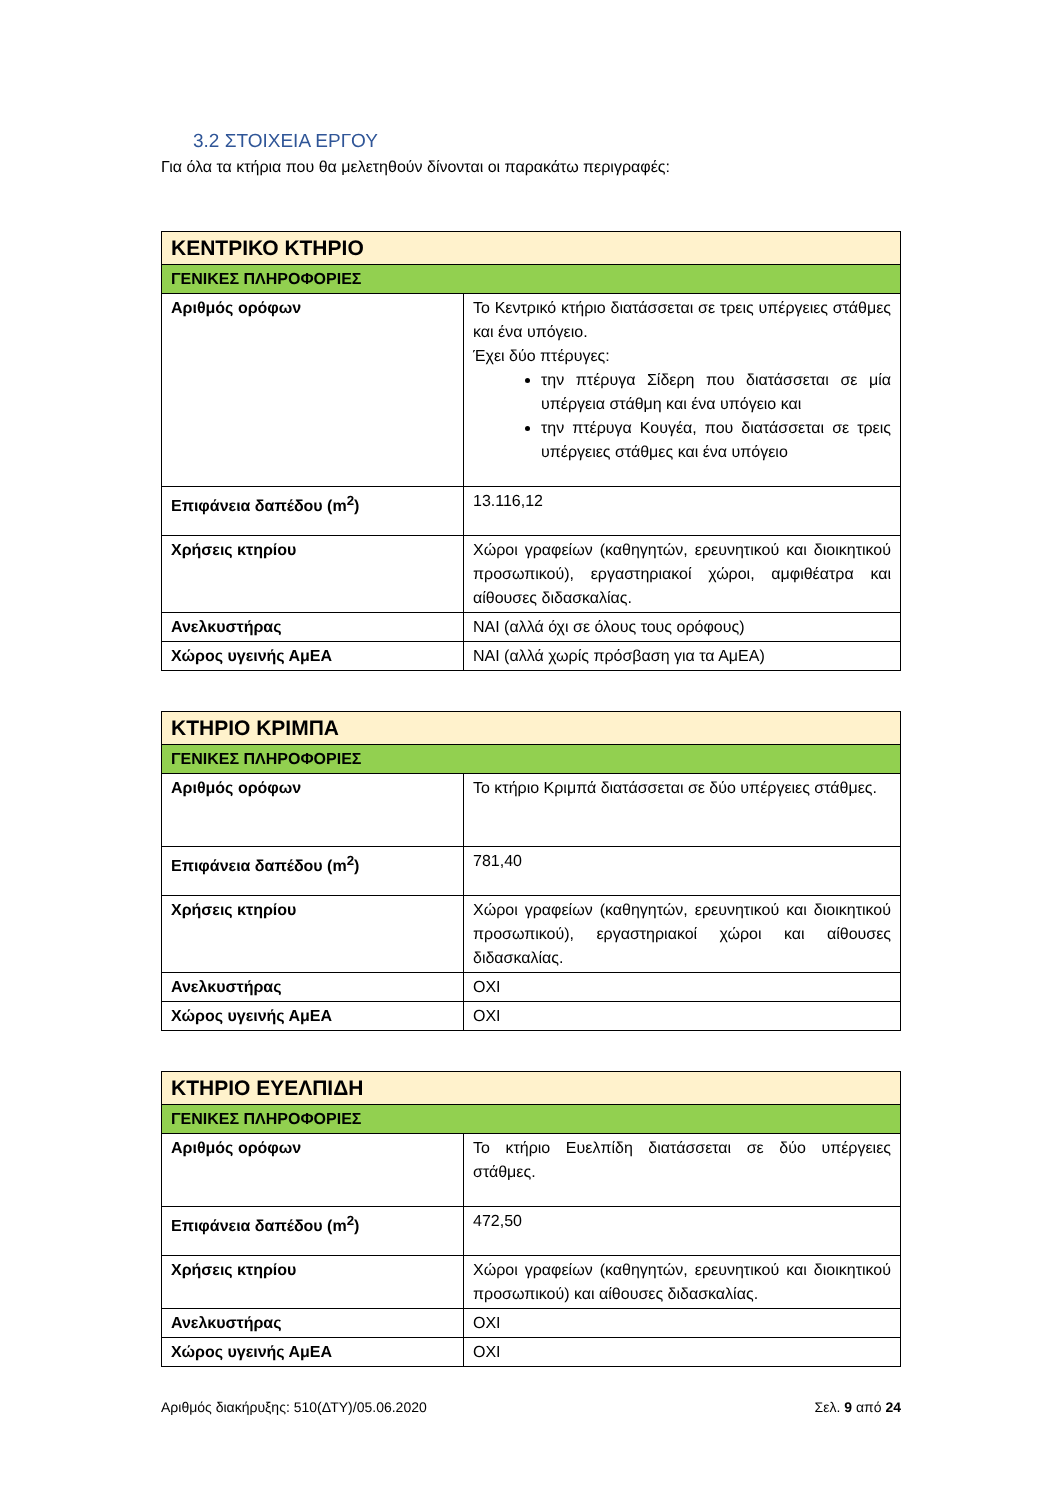3.2 ΣΤΟΙΧΕΙΑ ΕΡΓΟΥ
Για όλα τα κτήρια που θα μελετηθούν δίνονται οι παρακάτω περιγραφές:
| ΚΕΝΤΡΙΚΟ ΚΤΗΡΙΟ | |
| ΓΕΝΙΚΕΣ ΠΛΗΡΟΦΟΡΙΕΣ | |
| Αριθμός ορόφων | Το Κεντρικό κτήριο διατάσσεται σε τρεις υπέργειες στάθμες και ένα υπόγειο. Έχει δύο πτέρυγες: την πτέρυγα Σίδερη που διατάσσεται σε μία υπέργεια στάθμη και ένα υπόγειο και την πτέρυγα Κουγέα, που διατάσσεται σε τρεις υπέργειες στάθμες και ένα υπόγειο |
| Επιφάνεια δαπέδου (m<sup>2</sup>) | 13.116,12 |
| Χρήσεις κτηρίου | Χώροι γραφείων (καθηγητών, ερευνητικού και διοικητικού προσωπικού), εργαστηριακοί χώροι, αμφιθέατρα και αίθουσες διδασκαλίας. |
| Ανελκυστήρας | ΝΑΙ (αλλά όχι σε όλους τους ορόφους) |
| Χώρος υγεινής ΑμΕΑ | ΝΑΙ (αλλά χωρίς πρόσβαση για τα ΑμΕΑ) |
| ΚΤΗΡΙΟ ΚΡΙΜΠΑ | |
| ΓΕΝΙΚΕΣ ΠΛΗΡΟΦΟΡΙΕΣ | |
| Αριθμός ορόφων | Το κτήριο Κριμπά διατάσσεται σε δύο υπέργειες στάθμες. |
| Επιφάνεια δαπέδου (m<sup>2</sup>) | 781,40 |
| Χρήσεις κτηρίου | Χώροι γραφείων (καθηγητών, ερευνητικού και διοικητικού προσωπικού), εργαστηριακοί χώροι και αίθουσες διδασκαλίας. |
| Ανελκυστήρας | ΟΧΙ |
| Χώρος υγεινής ΑμΕΑ | ΟΧΙ |
| ΚΤΗΡΙΟ ΕΥΕΛΠΙΔΗ | |
| ΓΕΝΙΚΕΣ ΠΛΗΡΟΦΟΡΙΕΣ | |
| Αριθμός ορόφων | Το κτήριο Ευελπίδη διατάσσεται σε δύο υπέργειες στάθμες. |
| Επιφάνεια δαπέδου (m<sup>2</sup>) | 472,50 |
| Χρήσεις κτηρίου | Χώροι γραφείων (καθηγητών, ερευνητικού και διοικητικού προσωπικού) και αίθουσες διδασκαλίας. |
| Ανελκυστήρας | ΟΧΙ |
| Χώρος υγεινής ΑμΕΑ | ΟΧΙ |
Αριθμός διακήρυξης: 510(ΔΤΥ)/05.06.2020 Σελ. 9 από 24